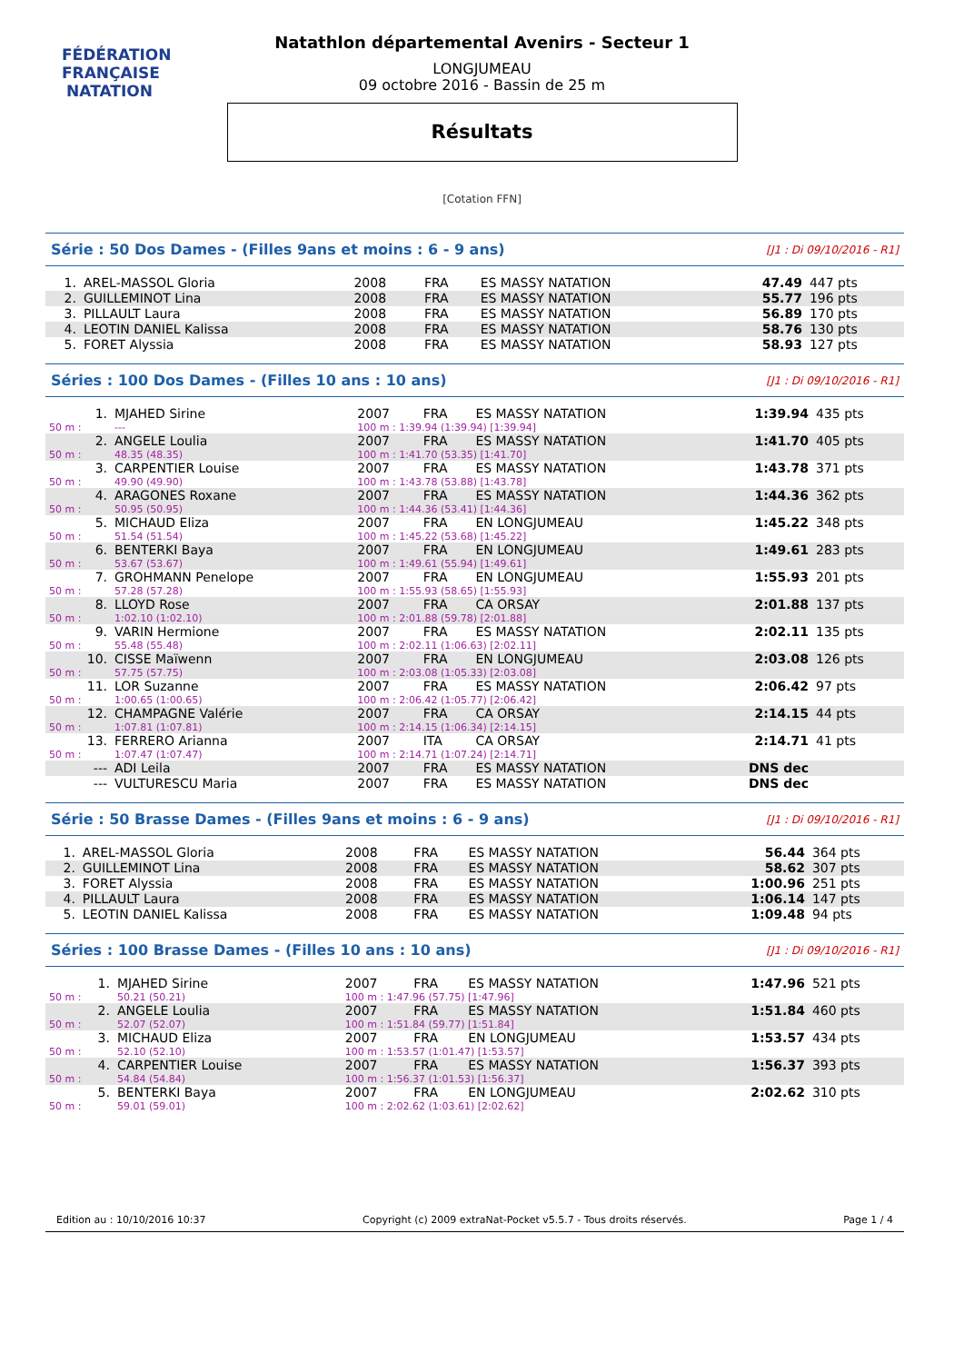FÉDÉRATION FRANÇAISE
NATATION
Natathlon départemental Avenirs - Secteur 1
LONGJUMEAU
09 octobre 2016 - Bassin de 25 m
Résultats
[Cotation FFN]
Série : 50 Dos Dames - (Filles 9ans et moins : 6 - 9 ans) [J1 : Di 09/10/2016 - R1]
| 1. | AREL-MASSOL Gloria | 2008 | FRA | ES MASSY NATATION | 47.49 | 447 pts |
| 2. | GUILLEMINOT Lina | 2008 | FRA | ES MASSY NATATION | 55.77 | 196 pts |
| 3. | PILLAULT Laura | 2008 | FRA | ES MASSY NATATION | 56.89 | 170 pts |
| 4. | LEOTIN DANIEL Kalissa | 2008 | FRA | ES MASSY NATATION | 58.76 | 130 pts |
| 5. | FORET Alyssia | 2008 | FRA | ES MASSY NATATION | 58.93 | 127 pts |
Séries : 100 Dos Dames - (Filles 10 ans : 10 ans) [J1 : Di 09/10/2016 - R1]
| 1. | MJAHED Sirine | 2007 | FRA | ES MASSY NATATION | 1:39.94 | 435 pts |
| 50 m : | --- | 100 m : 1:39.94 (1:39.94) [1:39.94] | | | | |
| 2. | ANGELE Loulia | 2007 | FRA | ES MASSY NATATION | 1:41.70 | 405 pts |
| 50 m : | 48.35 (48.35) | 100 m : 1:41.70 (53.35) [1:41.70] | | | | |
| 3. | CARPENTIER Louise | 2007 | FRA | ES MASSY NATATION | 1:43.78 | 371 pts |
| 50 m : | 49.90 (49.90) | 100 m : 1:43.78 (53.88) [1:43.78] | | | | |
| 4. | ARAGONES Roxane | 2007 | FRA | ES MASSY NATATION | 1:44.36 | 362 pts |
| 50 m : | 50.95 (50.95) | 100 m : 1:44.36 (53.41) [1:44.36] | | | | |
| 5. | MICHAUD Eliza | 2007 | FRA | EN LONGJUMEAU | 1:45.22 | 348 pts |
| 50 m : | 51.54 (51.54) | 100 m : 1:45.22 (53.68) [1:45.22] | | | | |
| 6. | BENTERKI Baya | 2007 | FRA | EN LONGJUMEAU | 1:49.61 | 283 pts |
| 50 m : | 53.67 (53.67) | 100 m : 1:49.61 (55.94) [1:49.61] | | | | |
| 7. | GROHMANN Penelope | 2007 | FRA | EN LONGJUMEAU | 1:55.93 | 201 pts |
| 50 m : | 57.28 (57.28) | 100 m : 1:55.93 (58.65) [1:55.93] | | | | |
| 8. | LLOYD Rose | 2007 | FRA | CA ORSAY | 2:01.88 | 137 pts |
| 50 m : | 1:02.10 (1:02.10) | 100 m : 2:01.88 (59.78) [2:01.88] | | | | |
| 9. | VARIN Hermione | 2007 | FRA | ES MASSY NATATION | 2:02.11 | 135 pts |
| 50 m : | 55.48 (55.48) | 100 m : 2:02.11 (1:06.63) [2:02.11] | | | | |
| 10. | CISSE Maïwenn | 2007 | FRA | EN LONGJUMEAU | 2:03.08 | 126 pts |
| 50 m : | 57.75 (57.75) | 100 m : 2:03.08 (1:05.33) [2:03.08] | | | | |
| 11. | LOR Suzanne | 2007 | FRA | ES MASSY NATATION | 2:06.42 | 97 pts |
| 50 m : | 1:00.65 (1:00.65) | 100 m : 2:06.42 (1:05.77) [2:06.42] | | | | |
| 12. | CHAMPAGNE Valérie | 2007 | FRA | CA ORSAY | 2:14.15 | 44 pts |
| 50 m : | 1:07.81 (1:07.81) | 100 m : 2:14.15 (1:06.34) [2:14.15] | | | | |
| 13. | FERRERO Arianna | 2007 | ITA | CA ORSAY | 2:14.71 | 41 pts |
| 50 m : | 1:07.47 (1:07.47) | 100 m : 2:14.71 (1:07.24) [2:14.71] | | | | |
| --- | ADI Leila | 2007 | FRA | ES MASSY NATATION | DNS dec | |
| --- | VULTURESCU Maria | 2007 | FRA | ES MASSY NATATION | DNS dec | |
Série : 50 Brasse Dames - (Filles 9ans et moins : 6 - 9 ans) [J1 : Di 09/10/2016 - R1]
| 1. | AREL-MASSOL Gloria | 2008 | FRA | ES MASSY NATATION | 56.44 | 364 pts |
| 2. | GUILLEMINOT Lina | 2008 | FRA | ES MASSY NATATION | 58.62 | 307 pts |
| 3. | FORET Alyssia | 2008 | FRA | ES MASSY NATATION | 1:00.96 | 251 pts |
| 4. | PILLAULT Laura | 2008 | FRA | ES MASSY NATATION | 1:06.14 | 147 pts |
| 5. | LEOTIN DANIEL Kalissa | 2008 | FRA | ES MASSY NATATION | 1:09.48 | 94 pts |
Séries : 100 Brasse Dames - (Filles 10 ans : 10 ans) [J1 : Di 09/10/2016 - R1]
| 1. | MJAHED Sirine | 2007 | FRA | ES MASSY NATATION | 1:47.96 | 521 pts |
| 50 m : | 50.21 (50.21) | 100 m : 1:47.96 (57.75) [1:47.96] | | | | |
| 2. | ANGELE Loulia | 2007 | FRA | ES MASSY NATATION | 1:51.84 | 460 pts |
| 50 m : | 52.07 (52.07) | 100 m : 1:51.84 (59.77) [1:51.84] | | | | |
| 3. | MICHAUD Eliza | 2007 | FRA | EN LONGJUMEAU | 1:53.57 | 434 pts |
| 50 m : | 52.10 (52.10) | 100 m : 1:53.57 (1:01.47) [1:53.57] | | | | |
| 4. | CARPENTIER Louise | 2007 | FRA | ES MASSY NATATION | 1:56.37 | 393 pts |
| 50 m : | 54.84 (54.84) | 100 m : 1:56.37 (1:01.53) [1:56.37] | | | | |
| 5. | BENTERKI Baya | 2007 | FRA | EN LONGJUMEAU | 2:02.62 | 310 pts |
| 50 m : | 59.01 (59.01) | 100 m : 2:02.62 (1:03.61) [2:02.62] | | | | |
Edition au : 10/10/2016 10:37 Copyright (c) 2009 extraNat-Pocket v5.5.7 - Tous droits réservés. Page 1 / 4